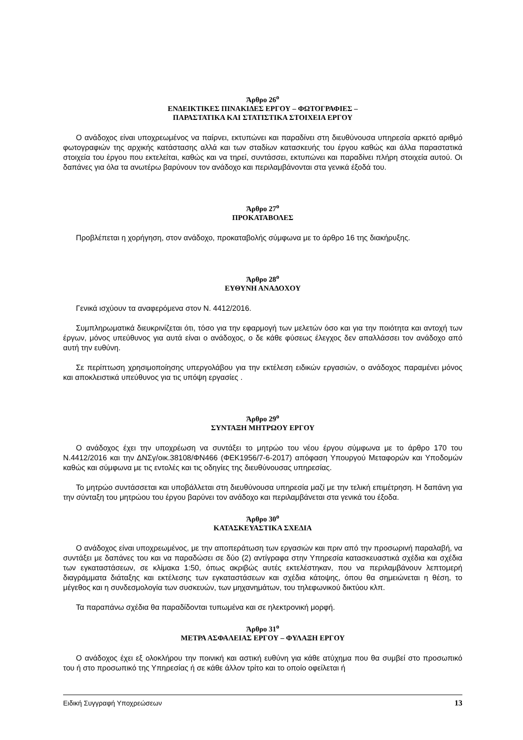Άρθρο 26<sup>ο</sup>
ΕΝΔΕΙΚΤΙΚΕΣ ΠΙΝΑΚΙΔΕΣ ΕΡΓΟΥ – ΦΩΤΟΓΡΑΦΙΕΣ –
ΠΑΡΑΣΤΑΤΙΚΑ ΚΑΙ ΣΤΑΤΙΣΤΙΚΑ ΣΤΟΙΧΕΙΑ ΕΡΓΟΥ
Ο ανάδοχος είναι υποχρεωμένος να παίρνει, εκτυπώνει και παραδίνει στη διευθύνουσα υπηρεσία αρκετό αριθμό φωτογραφιών της αρχικής κατάστασης αλλά και των σταδίων κατασκευής του έργου καθώς και άλλα παραστατικά στοιχεία του έργου που εκτελείται, καθώς και να τηρεί, συντάσσει, εκτυπώνει και παραδίνει πλήρη στοιχεία αυτού. Οι δαπάνες για όλα τα ανωτέρω βαρύνουν τον ανάδοχο και περιλαμβάνονται στα γενικά έξοδά του.
Άρθρο 27<sup>ο</sup>
ΠΡΟΚΑΤΑΒΟΛΕΣ
Προβλέπεται η χορήγηση, στον ανάδοχο, προκαταβολής σύμφωνα με το άρθρο 16 της διακήρυξης.
Άρθρο 28<sup>ο</sup>
ΕΥΘΥΝΗ ΑΝΑΔΟΧΟΥ
Γενικά ισχύουν τα αναφερόμενα στον Ν. 4412/2016.
Συμπληρωματικά διευκρινίζεται ότι, τόσο για την εφαρμογή των μελετών όσο και για την ποιότητα και αντοχή των έργων, μόνος υπεύθυνος για αυτά είναι ο ανάδοχος, ο δε κάθε φύσεως έλεγχος δεν απαλλάσσει τον ανάδοχο από αυτή την ευθύνη.
Σε περίπτωση χρησιμοποίησης υπεργολάβου για την εκτέλεση ειδικών εργασιών, ο ανάδοχος παραμένει μόνος και αποκλειστικά υπεύθυνος για τις υπόψη εργασίες .
Άρθρο 29<sup>ο</sup>
ΣΥΝΤΑΞΗ ΜΗΤΡΩΟΥ ΕΡΓΟΥ
Ο ανάδοχος έχει την υποχρέωση να συντάξει το μητρώο του νέου έργου σύμφωνα με το άρθρο 170 του Ν.4412/2016 και την ΔΝΣγ/οικ.38108/ΦΝ466 (ΦΕΚ1956/7-6-2017) απόφαση Υπουργού Μεταφορών και Υποδομών καθώς και σύμφωνα με τις εντολές και τις οδηγίες της διευθύνουσας υπηρεσίας.
Το μητρώο συντάσσεται και υποβάλλεται στη διευθύνουσα υπηρεσία μαζί με την τελική επιμέτρηση. Η δαπάνη για την σύνταξη του μητρώου του έργου βαρύνει τον ανάδοχο και περιλαμβάνεται στα γενικά του έξοδα.
Άρθρο 30<sup>ο</sup>
ΚΑΤΑΣΚΕΥΑΣΤΙΚΑ ΣΧΕΔΙΑ
Ο ανάδοχος είναι υποχρεωμένος, με την αποπεράτωση των εργασιών και πριν από την προσωρινή παραλαβή, να συντάξει με δαπάνες του και να παραδώσει σε δύο (2) αντίγραφα στην Υπηρεσία κατασκευαστικά σχέδια και σχέδια των εγκαταστάσεων, σε κλίμακα 1:50, όπως ακριβώς αυτές εκτελέστηκαν, που να περιλαμβάνουν λεπτομερή διαγράμματα διάταξης και εκτέλεσης των εγκαταστάσεων και σχέδια κάτοψης, όπου θα σημειώνεται η θέση, το μέγεθος και η συνδεσμολογία των συσκευών, των μηχανημάτων, του τηλεφωνικού δικτύου κλπ.
Τα παραπάνω σχέδια θα παραδίδονται τυπωμένα και σε ηλεκτρονική μορφή.
Άρθρο 31<sup>ο</sup>
ΜΕΤΡΑ ΑΣΦΑΛΕΙΑΣ ΕΡΓΟΥ – ΦΥΛΑΞΗ ΕΡΓΟΥ
Ο ανάδοχος έχει εξ ολοκλήρου την ποινική και αστική ευθύνη για κάθε ατύχημα που θα συμβεί στο προσωπικό του ή στο προσωπικό της Υπηρεσίας ή σε κάθε άλλον τρίτο και το οποίο οφείλεται ή
Ειδική Συγγραφή Υποχρεώσεων 13